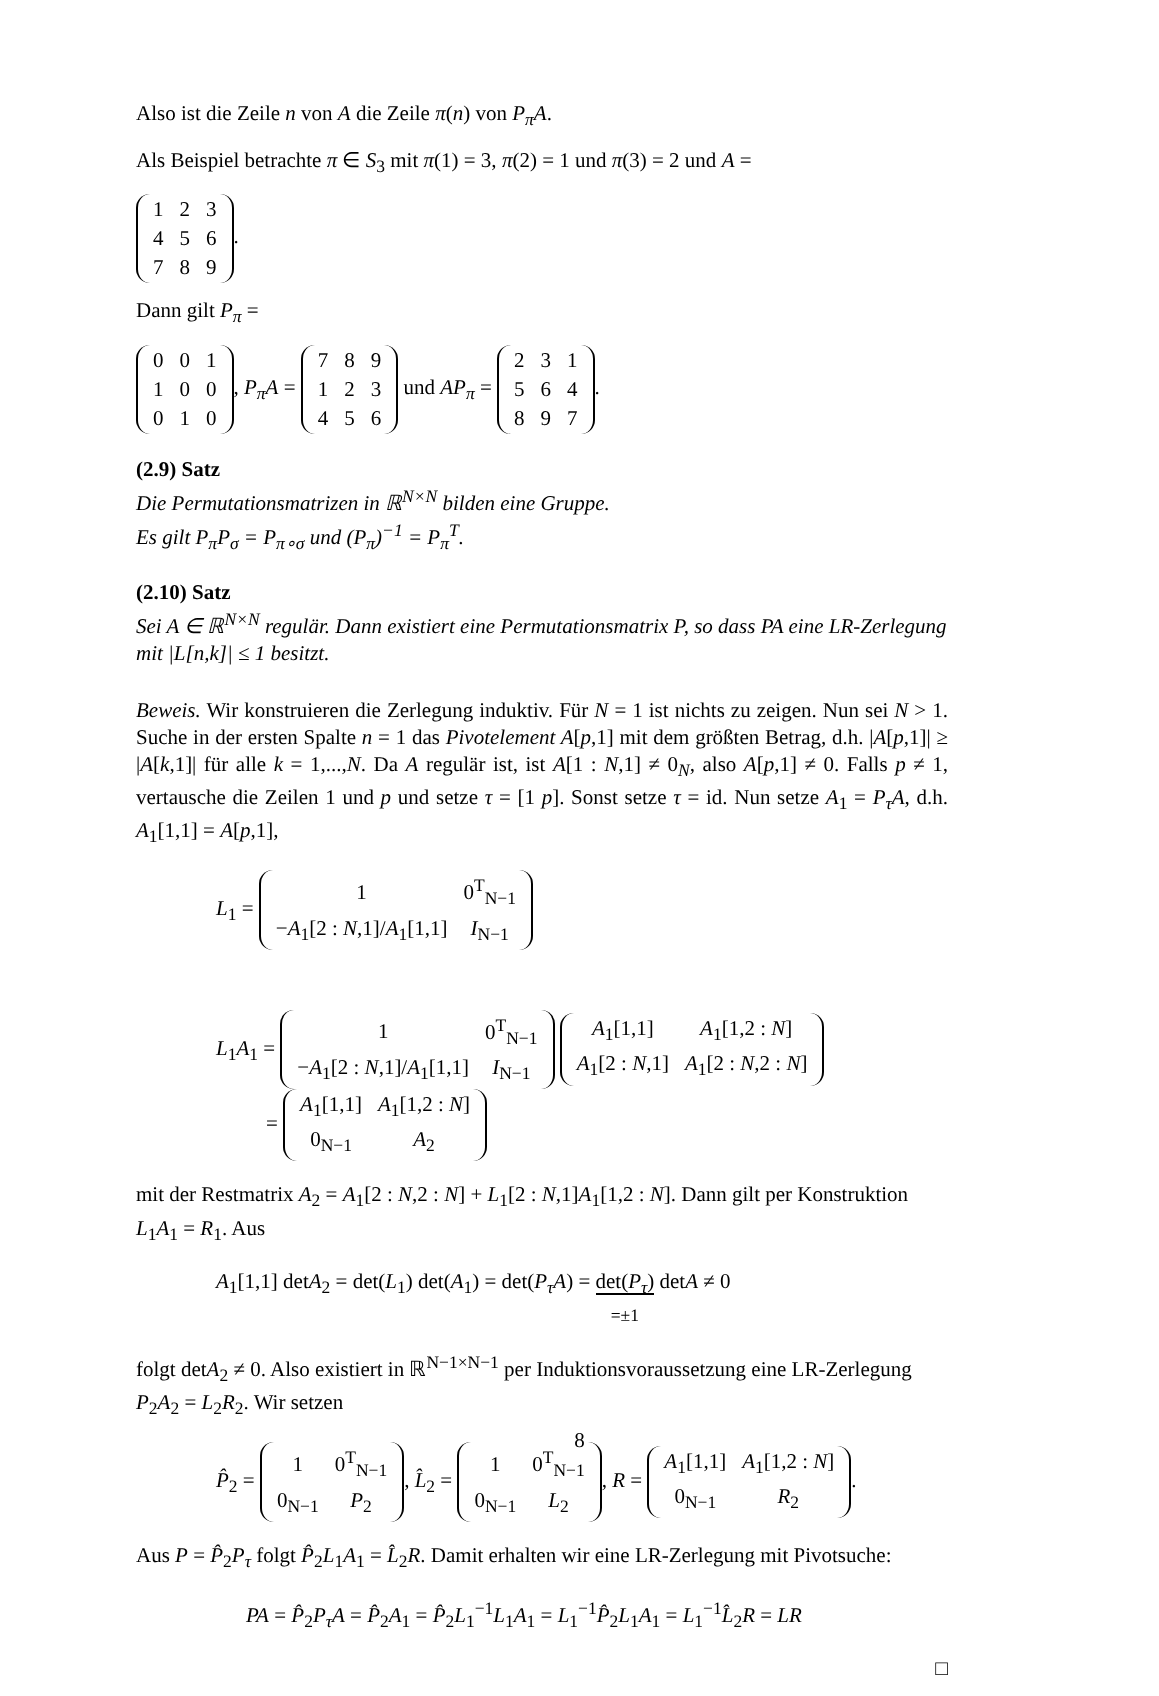Also ist die Zeile n von A die Zeile π(n) von P<sub>π</sub>A.
Als Beispiel betrachte π ∈ S<sub>3</sub> mit π(1) = 3, π(2) = 1 und π(3) = 2 und A =
| 1 | 2 | 3 |
| 4 | 5 | 6 |
| 7 | 8 | 9 |
.
Dann gilt P<sub>π</sub> =
| 0 | 0 | 1 |
| 1 | 0 | 0 |
| 0 | 1 | 0 |
, P<sub>π</sub>A =
| 7 | 8 | 9 |
| 1 | 2 | 3 |
| 4 | 5 | 6 |
und AP<sub>π</sub> =
| 2 | 3 | 1 |
| 5 | 6 | 4 |
| 8 | 9 | 7 |
.
(2.9) Satz
Die Permutationsmatrizen in ℝ<sup>N×N</sup> bilden eine Gruppe.
Es gilt P<sub>π</sub>P<sub>σ</sub> = P<sub>π∘σ</sub> und (P<sub>π</sub>)<sup>−1</sup> = P<sub>π</sub><sup>T</sup>.
(2.10) Satz
Sei A ∈ ℝ<sup>N×N</sup> regulär. Dann existiert eine Permutationsmatrix P, so dass PA eine LR-Zerlegung mit |L[n,k]| ≤ 1 besitzt.
Beweis. Wir konstruieren die Zerlegung induktiv. Für N = 1 ist nichts zu zeigen. Nun sei N > 1. Suche in der ersten Spalte n = 1 das Pivotelement A[p,1] mit dem größten Betrag, d.h. |A[p,1]| ≥ |A[k,1]| für alle k = 1,...,N. Da A regulär ist, ist A[1 : N,1] ≠ 0<sub>N</sub>, also A[p,1] ≠ 0. Falls p ≠ 1, vertausche die Zeilen 1 und p und setze τ = [1 p]. Sonst setze τ = id. Nun setze A<sub>1</sub> = P<sub>τ</sub>A, d.h. A<sub>1</sub>[1,1] = A[p,1],
L<sub>1</sub> =
| 1 | 0<sup>T</sup><sub>N−1</sub> |
| − A<sub>1</sub>[2 : N ,1]/ A<sub>1</sub>[1,1] | I<sub>N−1</sub> |
L<sub>1</sub>A<sub>1</sub> =
| 1 | 0<sup>T</sup><sub>N−1</sub> |
| − A<sub>1</sub>[2 : N ,1]/ A<sub>1</sub>[1,1] | I<sub>N−1</sub> |
| A<sub>1</sub>[1,1] | A<sub>1</sub>[1,2 : N ] |
| A<sub>1</sub>[2 : N ,1] | A<sub>1</sub>[2 : N ,2 : N ] |
=
| A<sub>1</sub>[1,1] | A<sub>1</sub>[1,2 : N ] |
| 0<sub>N−1</sub> | A<sub>2</sub> |
mit der Restmatrix A<sub>2</sub> = A<sub>1</sub>[2 : N,2 : N] + L<sub>1</sub>[2 : N,1]A<sub>1</sub>[1,2 : N]. Dann gilt per Konstruktion L<sub>1</sub>A<sub>1</sub> = R<sub>1</sub>. Aus
A<sub>1</sub>[1,1] detA<sub>2</sub> = det(L<sub>1</sub>) det(A<sub>1</sub>) = det(P<sub>τ</sub>A) = det(P<sub>τ</sub>)
=±1 detA ≠ 0
folgt detA<sub>2</sub> ≠ 0. Also existiert in ℝ<sup>N−1×N−1</sup> per Induktionsvoraussetzung eine LR-Zerlegung P<sub>2</sub>A<sub>2</sub> = L<sub>2</sub>R<sub>2</sub>. Wir setzen
P̂<sub>2</sub> =
| 1 | 0<sup>T</sup><sub>N−1</sub> |
| 0<sub>N−1</sub> | P<sub>2</sub> |
, L̂<sub>2</sub> =
| 1 | 0<sup>T</sup><sub>N−1</sub> |
| 0<sub>N−1</sub> | L<sub>2</sub> |
, R =
| A<sub>1</sub>[1,1] | A<sub>1</sub>[1,2 : N ] |
| 0<sub>N−1</sub> | R<sub>2</sub> |
.
Aus P = P̂<sub>2</sub>P<sub>τ</sub> folgt P̂<sub>2</sub>L<sub>1</sub>A<sub>1</sub> = L̂<sub>2</sub>R. Damit erhalten wir eine LR-Zerlegung mit Pivotsuche:
PA = P̂<sub>2</sub>P<sub>τ</sub>A = P̂<sub>2</sub>A<sub>1</sub> = P̂<sub>2</sub>L<sub>1</sub><sup>−1</sup>L<sub>1</sub>A<sub>1</sub> = L<sub>1</sub><sup>−1</sup>P̂<sub>2</sub>L<sub>1</sub>A<sub>1</sub> = L<sub>1</sub><sup>−1</sup>L̂<sub>2</sub>R = LR
□
8